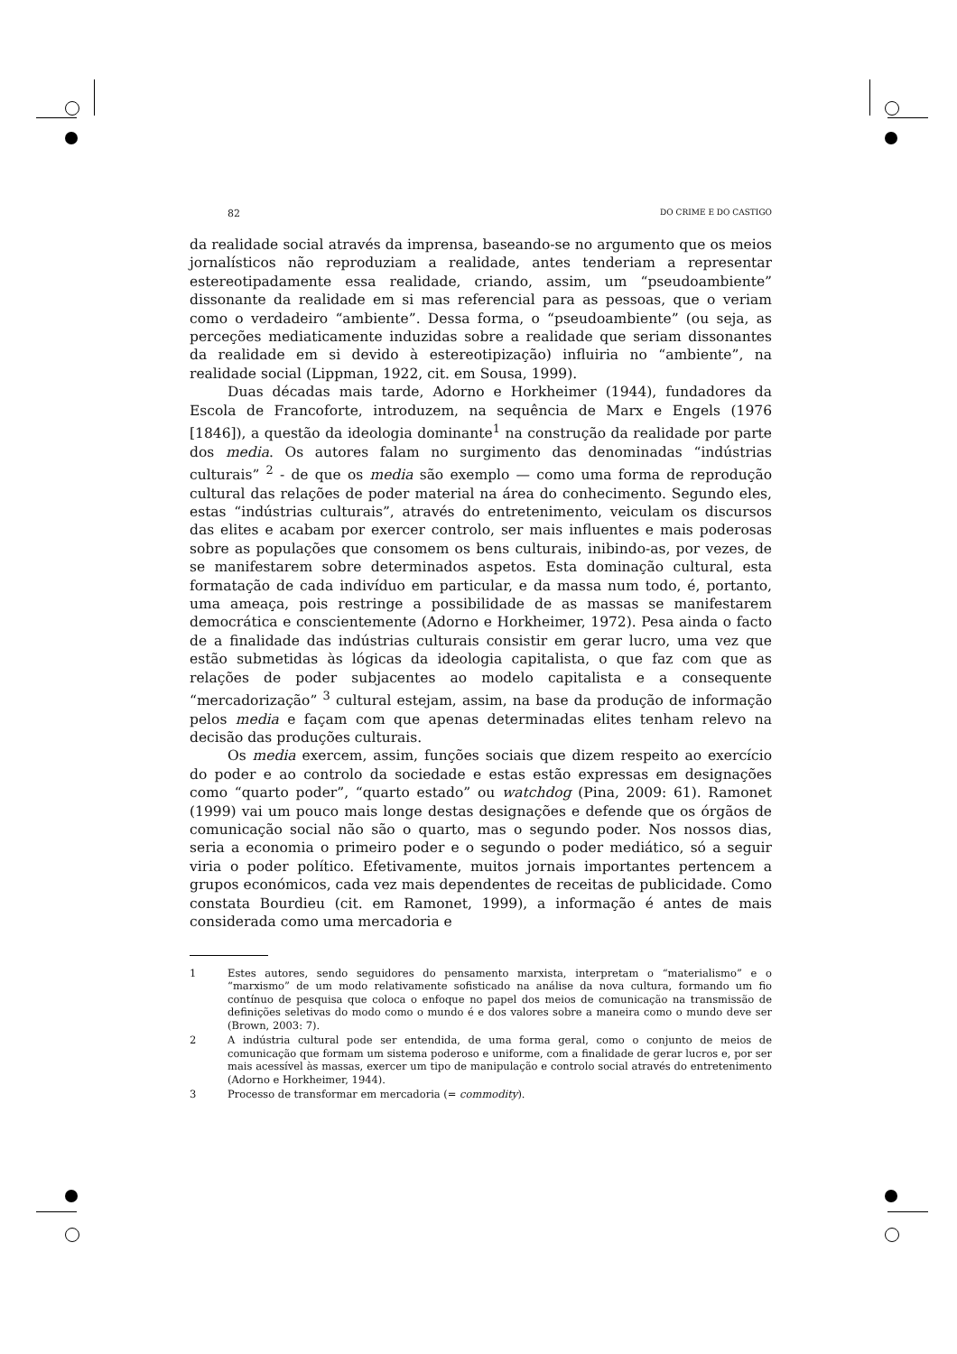82 DO CRIME E DO CASTIGO
da realidade social através da imprensa, baseando-se no argumento que os meios jornalísticos não reproduziam a realidade, antes tenderiam a representar estereotipadamente essa realidade, criando, assim, um “pseudoambiente” dissonante da realidade em si mas referencial para as pessoas, que o veriam como o verdadeiro “ambiente”. Dessa forma, o “pseudoambiente” (ou seja, as perceções mediaticamente induzidas sobre a realidade que seriam dissonantes da realidade em si devido à estereotipização) influiria no “ambiente”, na realidade social (Lippman, 1922, cit. em Sousa, 1999).
Duas décadas mais tarde, Adorno e Horkheimer (1944), fundadores da Escola de Francoforte, introduzem, na sequência de Marx e Engels (1976 [1846]), a questão da ideologia dominante<sup>1</sup> na construção da realidade por parte dos media. Os autores falam no surgimento das denominadas “indústrias culturais” <sup>2</sup> - de que os media são exemplo — como uma forma de reprodução cultural das relações de poder material na área do conhecimento. Segundo eles, estas “indústrias culturais”, através do entretenimento, veiculam os discursos das elites e acabam por exercer controlo, ser mais influentes e mais poderosas sobre as populações que consomem os bens culturais, inibindo-as, por vezes, de se manifestarem sobre determinados aspetos. Esta dominação cultural, esta formatação de cada indivíduo em particular, e da massa num todo, é, portanto, uma ameaça, pois restringe a possibilidade de as massas se manifestarem democrática e conscientemente (Adorno e Horkheimer, 1972). Pesa ainda o facto de a finalidade das indústrias culturais consistir em gerar lucro, uma vez que estão submetidas às lógicas da ideologia capitalista, o que faz com que as relações de poder subjacentes ao modelo capitalista e a consequente “mercadorização” <sup>3</sup> cultural estejam, assim, na base da produção de informação pelos media e façam com que apenas determinadas elites tenham relevo na decisão das produções culturais.
Os media exercem, assim, funções sociais que dizem respeito ao exercício do poder e ao controlo da sociedade e estas estão expressas em designações como “quarto poder”, “quarto estado” ou watchdog (Pina, 2009: 61). Ramonet (1999) vai um pouco mais longe destas designações e defende que os órgãos de comunicação social não são o quarto, mas o segundo poder. Nos nossos dias, seria a economia o primeiro poder e o segundo o poder mediático, só a seguir viria o poder político. Efetivamente, muitos jornais importantes pertencem a grupos económicos, cada vez mais dependentes de receitas de publicidade. Como constata Bourdieu (cit. em Ramonet, 1999), a informação é antes de mais considerada como uma mercadoria e
1 Estes autores, sendo seguidores do pensamento marxista, interpretam o “materialismo” e o “marxismo” de um modo relativamente sofisticado na análise da nova cultura, formando um fio contínuo de pesquisa que coloca o enfoque no papel dos meios de comunicação na transmissão de definições seletivas do modo como o mundo é e dos valores sobre a maneira como o mundo deve ser (Brown, 2003: 7).
2 A indústria cultural pode ser entendida, de uma forma geral, como o conjunto de meios de comunicação que formam um sistema poderoso e uniforme, com a finalidade de gerar lucros e, por ser mais acessível às massas, exercer um tipo de manipulação e controlo social através do entretenimento (Adorno e Horkheimer, 1944).
3 Processo de transformar em mercadoria (= commodity).